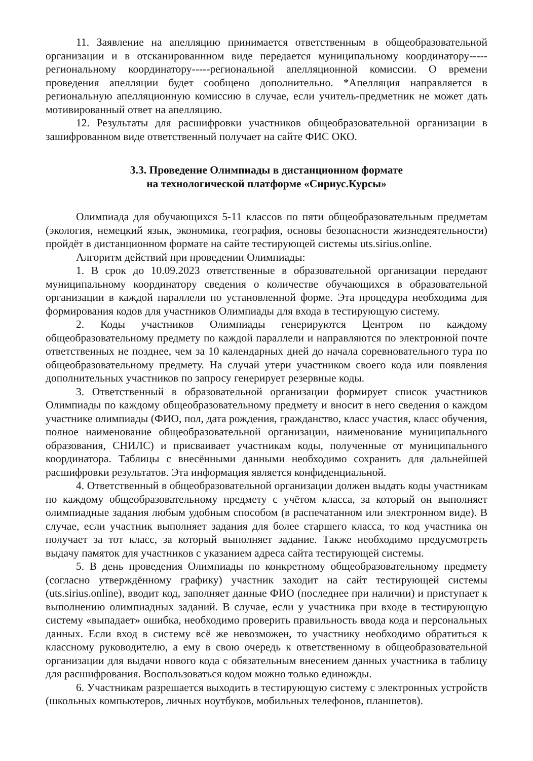11. Заявление на апелляцию принимается ответственным в общеобразовательной организации и в отсканированнном виде передается муниципальному координатору-----региональному координатору-----региональной апелляционной комиссии. О времени проведения апелляции будет сообщено дополнительно. *Апелляция направляется в региональную апелляционную комиссию в случае, если учитель-предметник не может дать мотивированный ответ на апелляцию.
12. Результаты для расшифровки участников общеобразовательной организации в зашифрованном виде ответственный получает на сайте ФИС ОКО.
3.3. Проведение Олимпиады в дистанционном формате
на технологической платформе «Сириус.Курсы»
Олимпиада для обучающихся 5-11 классов по пяти общеобразовательным предметам (экология, немецкий язык, экономика, география, основы безопасности жизнедеятельности) пройдёт в дистанционном формате на сайте тестирующей системы uts.sirius.online.
Алгоритм действий при проведении Олимпиады:
1. В срок до 10.09.2023 ответственные в образовательной организации передают муниципальному координатору сведения о количестве обучающихся в образовательной организации в каждой параллели по установленной форме. Эта процедура необходима для формирования кодов для участников Олимпиады для входа в тестирующую систему.
2. Коды участников Олимпиады генерируются Центром по каждому общеобразовательному предмету по каждой параллели и направляются по электронной почте ответственных не позднее, чем за 10 календарных дней до начала соревновательного тура по общеобразовательному предмету. На случай утери участником своего кода или появления дополнительных участников по запросу генерирует резервные коды.
3. Ответственный в образовательной организации формирует список участников Олимпиады по каждому общеобразовательному предмету и вносит в него сведения о каждом участнике олимпиады (ФИО, пол, дата рождения, гражданство, класс участия, класс обучения, полное наименование общеобразовательной организации, наименование муниципального образования, СНИЛС) и присваивает участникам коды, полученные от муниципального координатора. Таблицы с внесёнными данными необходимо сохранить для дальнейшей расшифровки результатов. Эта информация является конфиденциальной.
4. Ответственный в общеобразовательной организации должен выдать коды участникам по каждому общеобразовательному предмету с учётом класса, за который он выполняет олимпиадные задания любым удобным способом (в распечатанном или электронном виде). В случае, если участник выполняет задания для более старшего класса, то код участника он получает за тот класс, за который выполняет задание. Также необходимо предусмотреть выдачу памяток для участников с указанием адреса сайта тестирующей системы.
5. В день проведения Олимпиады по конкретному общеобразовательному предмету (согласно утверждённому графику) участник заходит на сайт тестирующей системы (uts.sirius.online), вводит код, заполняет данные ФИО (последнее при наличии) и приступает к выполнению олимпиадных заданий. В случае, если у участника при входе в тестирующую систему «выпадает» ошибка, необходимо проверить правильность ввода кода и персональных данных. Если вход в систему всё же невозможен, то участнику необходимо обратиться к классному руководителю, а ему в свою очередь к ответственному в общеобразовательной организации для выдачи нового кода с обязательным внесением данных участника в таблицу для расшифрования. Воспользоваться кодом можно только единожды.
6. Участникам разрешается выходить в тестирующую систему с электронных устройств (школьных компьютеров, личных ноутбуков, мобильных телефонов, планшетов).